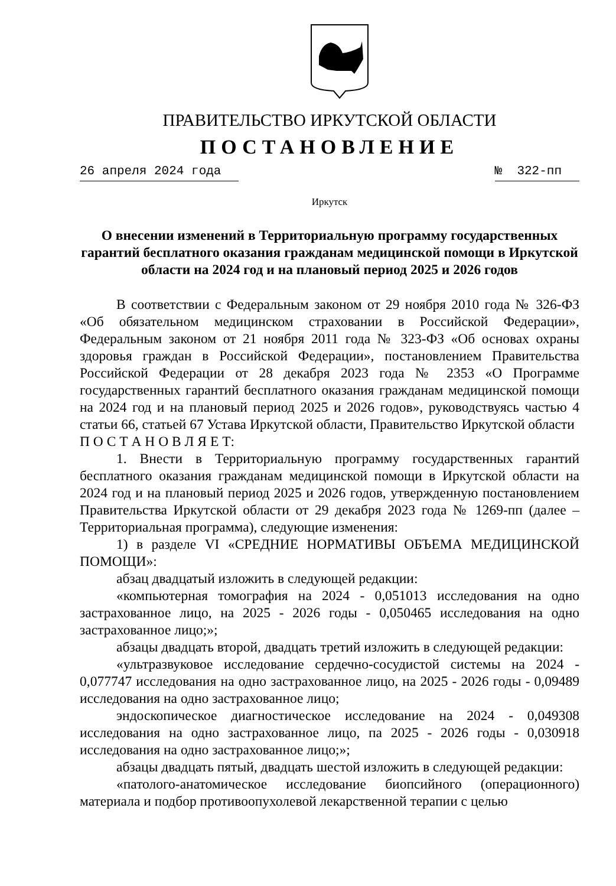ПРАВИТЕЛЬСТВО ИРКУТСКОЙ ОБЛАСТИ
ПОСТАНОВЛЕНИЕ
26 апреля 2024 года № 322-пп
Иркутск
О внесении изменений в Территориальную программу государственных гарантий бесплатного оказания гражданам медицинской помощи в Иркутской области на 2024 год и на плановый период 2025 и 2026 годов
В соответствии с Федеральным законом от 29 ноября 2010 года № 326-ФЗ «Об обязательном медицинском страховании в Российской Федерации», Федеральным законом от 21 ноября 2011 года № 323-ФЗ «Об основах охраны здоровья граждан в Российской Федерации», постановлением Правительства Российской Федерации от 28 декабря 2023 года № 2353 «О Программе государственных гарантий бесплатного оказания гражданам медицинской помощи на 2024 год и на плановый период 2025 и 2026 годов», руководствуясь частью 4 статьи 66, статьей 67 Устава Иркутской области, Правительство Иркутской области
П О С Т А Н О В Л Я Е Т:
1. Внести в Территориальную программу государственных гарантий бесплатного оказания гражданам медицинской помощи в Иркутской области на 2024 год и на плановый период 2025 и 2026 годов, утвержденную постановлением Правительства Иркутской области от 29 декабря 2023 года № 1269-пп (далее – Территориальная программа), следующие изменения:
1) в разделе VI «СРЕДНИЕ НОРМАТИВЫ ОБЪЕМА МЕДИЦИНСКОЙ ПОМОЩИ»:
абзац двадцатый изложить в следующей редакции:
«компьютерная томография на 2024 - 0,051013 исследования на одно застрахованное лицо, на 2025 - 2026 годы - 0,050465 исследования на одно застрахованное лицо;»;
абзацы двадцать второй, двадцать третий изложить в следующей редакции:
«ультразвуковое исследование сердечно-сосудистой системы на 2024 - 0,077747 исследования на одно застрахованное лицо, на 2025 - 2026 годы - 0,09489 исследования на одно застрахованное лицо;
эндоскопическое диагностическое исследование на 2024 - 0,049308 исследования на одно застрахованное лицо, па 2025 - 2026 годы - 0,030918 исследования на одно застрахованное лицо;»;
абзацы двадцать пятый, двадцать шестой изложить в следующей редакции:
«патолого-анатомическое исследование биопсийного (операционного) материала и подбор противоопухолевой лекарственной терапии с целью